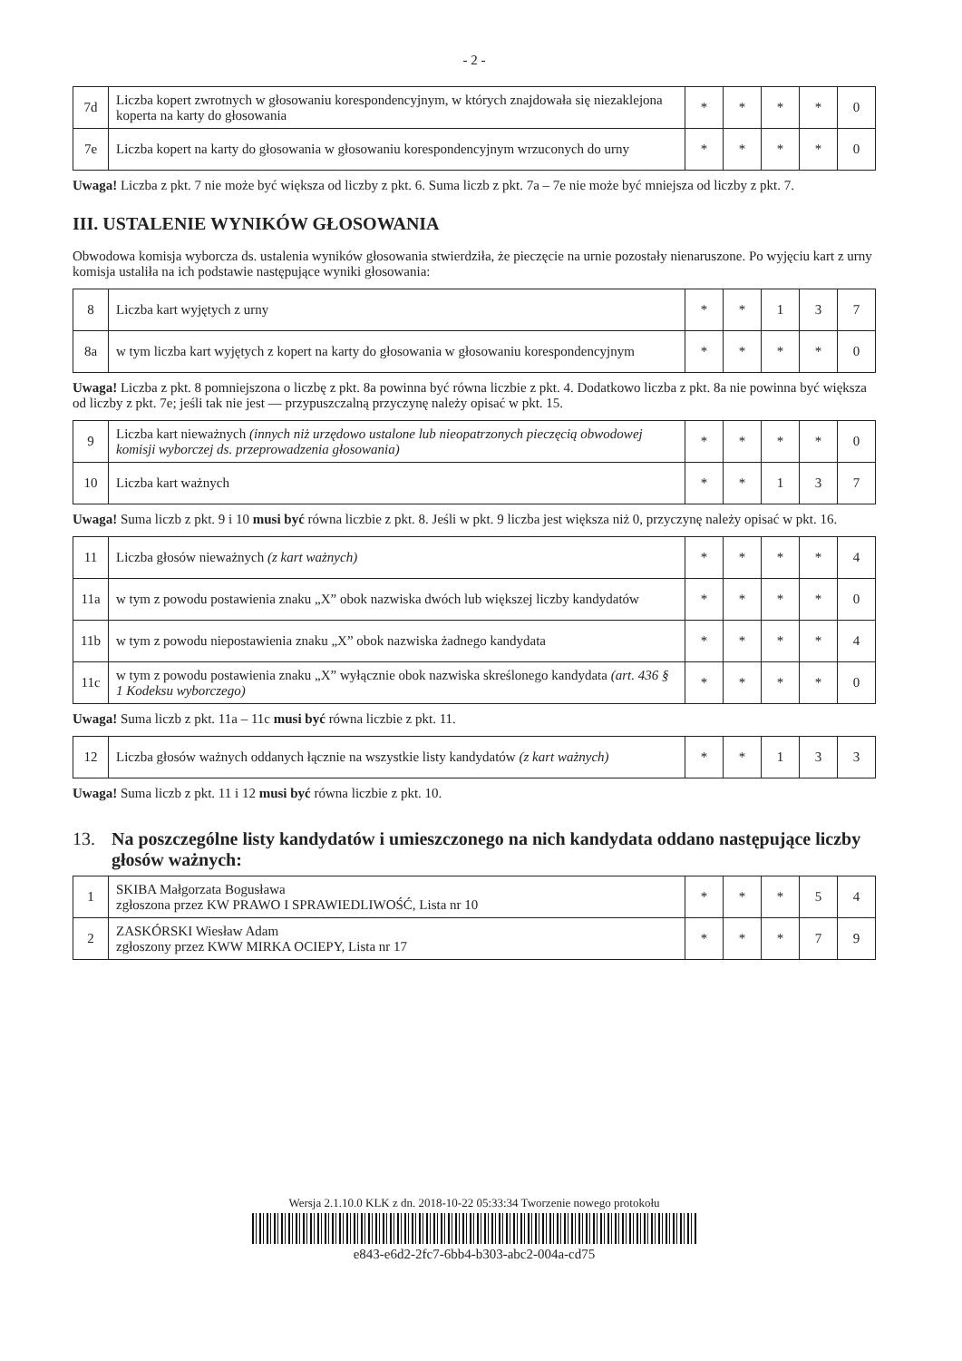- 2 -
| 7d | Liczba kopert zwrotnych w głosowaniu korespondencyjnym, w których znajdowała się niezaklejona koperta na karty do głosowania | * | * | * | * | 0 |
| 7e | Liczba kopert na karty do głosowania w głosowaniu korespondencyjnym wrzuconych do urny | * | * | * | * | 0 |
Uwaga! Liczba z pkt. 7 nie może być większa od liczby z pkt. 6. Suma liczb z pkt. 7a – 7e nie może być mniejsza od liczby z pkt. 7.
III. USTALENIE WYNIKÓW GŁOSOWANIA
Obwodowa komisja wyborcza ds. ustalenia wyników głosowania stwierdziła, że pieczęcie na urnie pozostały nienaruszone. Po wyjęciu kart z urny komisja ustaliła na ich podstawie następujące wyniki głosowania:
| 8 | Liczba kart wyjętych z urny | * | * | 1 | 3 | 7 |
| 8a | w tym liczba kart wyjętych z kopert na karty do głosowania w głosowaniu korespondencyjnym | * | * | * | * | 0 |
Uwaga! Liczba z pkt. 8 pomniejszona o liczbę z pkt. 8a powinna być równa liczbie z pkt. 4. Dodatkowo liczba z pkt. 8a nie powinna być większa od liczby z pkt. 7e; jeśli tak nie jest — przypuszczalną przyczynę należy opisać w pkt. 15.
| 9 | Liczba kart nieważnych (innych niż urzędowo ustalone lub nieopatrzonych pieczęcią obwodowej komisji wyborczej ds. przeprowadzenia głosowania) | * | * | * | * | 0 |
| 10 | Liczba kart ważnych | * | * | 1 | 3 | 7 |
Uwaga! Suma liczb z pkt. 9 i 10 musi być równa liczbie z pkt. 8. Jeśli w pkt. 9 liczba jest większa niż 0, przyczynę należy opisać w pkt. 16.
| 11 | Liczba głosów nieważnych (z kart ważnych) | * | * | * | * | 4 |
| 11a | w tym z powodu postawienia znaku „X” obok nazwiska dwóch lub większej liczby kandydatów | * | * | * | * | 0 |
| 11b | w tym z powodu niepostawienia znaku „X” obok nazwiska żadnego kandydata | * | * | * | * | 4 |
| 11c | w tym z powodu postawienia znaku „X” wyłącznie obok nazwiska skreślonego kandydata (art. 436 § 1 Kodeksu wyborczego) | * | * | * | * | 0 |
Uwaga! Suma liczb z pkt. 11a – 11c musi być równa liczbie z pkt. 11.
| 12 | Liczba głosów ważnych oddanych łącznie na wszystkie listy kandydatów (z kart ważnych) | * | * | 1 | 3 | 3 |
Uwaga! Suma liczb z pkt. 11 i 12 musi być równa liczbie z pkt. 10.
13. Na poszczególne listy kandydatów i umieszczonego na nich kandydata oddano następujące liczby głosów ważnych:
| 1 | SKIBA Małgorzata Bogusława zgłoszona przez KW PRAWO I SPRAWIEDLIWOŚĆ, Lista nr 10 | * | * | * | 5 | 4 |
| 2 | ZASKÓRSKI Wiesław Adam zgłoszony przez KWW MIRKA OCIEPY, Lista nr 17 | * | * | * | 7 | 9 |
Wersja 2.1.10.0 KLK z dn. 2018-10-22 05:33:34 Tworzenie nowego protokołu
e843-e6d2-2fc7-6bb4-b303-abc2-004a-cd75